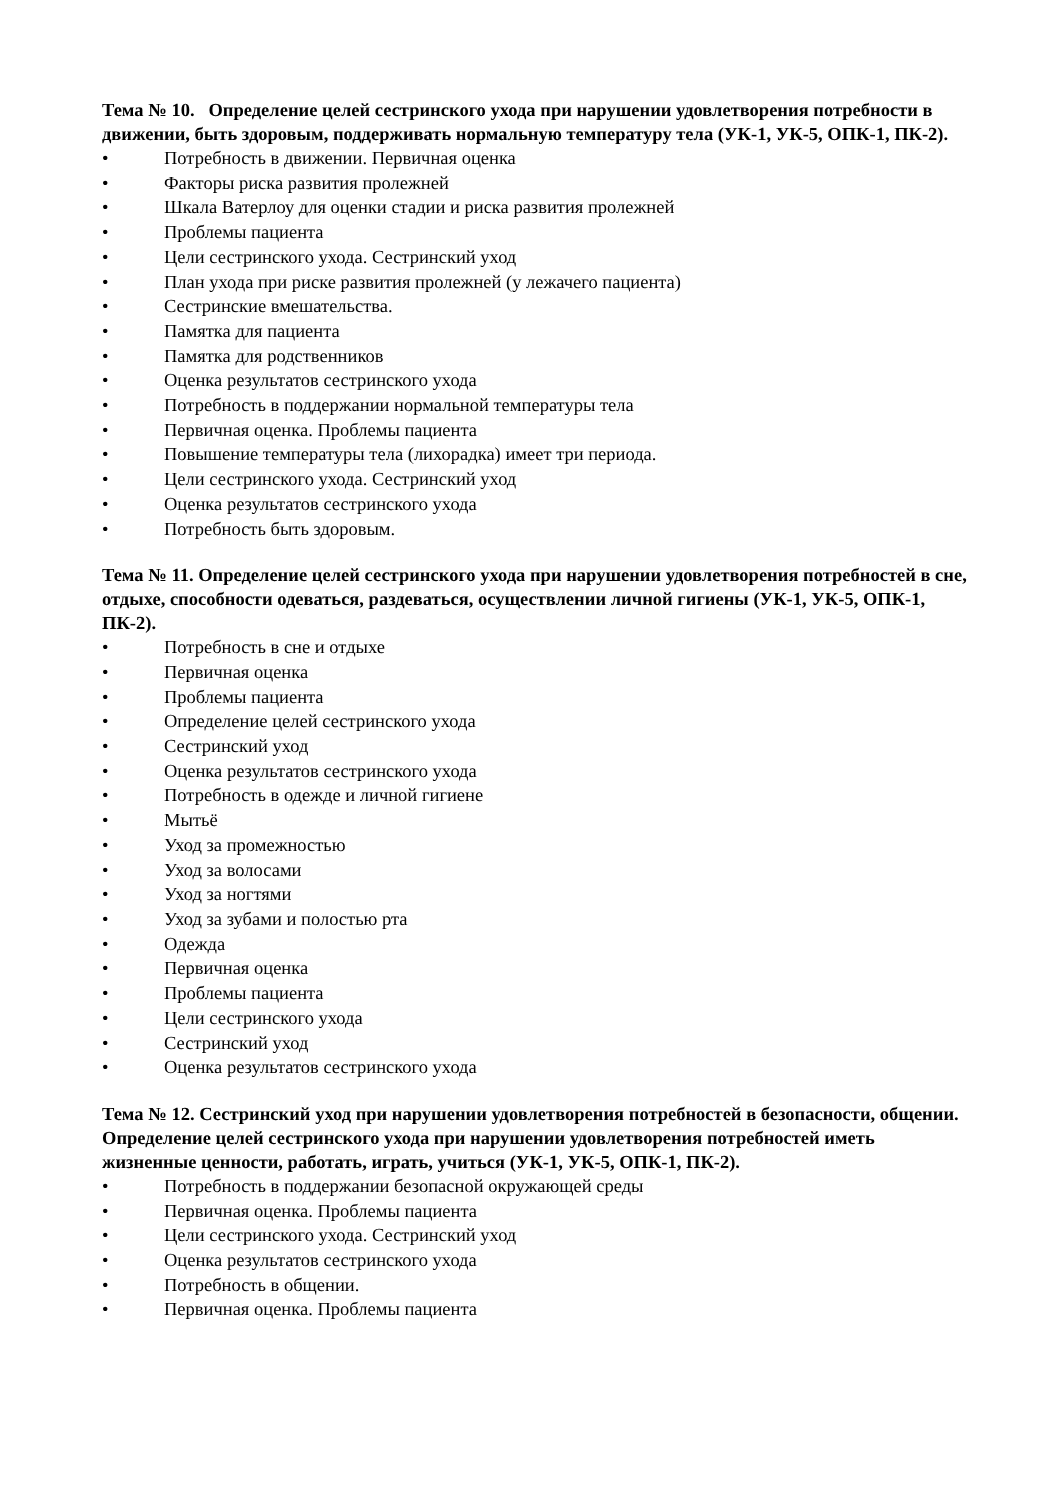Тема № 10. Определение целей сестринского ухода при нарушении удовлетворения потребности в движении, быть здоровым, поддерживать нормальную температуру тела (УК-1, УК-5, ОПК-1, ПК-2).
• Потребность в движении. Первичная оценка
• Факторы риска развития пролежней
• Шкала Ватерлоу для оценки стадии и риска развития пролежней
• Проблемы пациента
• Цели сестринского ухода. Сестринский уход
• План ухода при риске развития пролежней (у лежачего пациента)
• Сестринские вмешательства.
• Памятка для пациента
• Памятка для родственников
• Оценка результатов сестринского ухода
• Потребность в поддержании нормальной температуры тела
• Первичная оценка. Проблемы пациента
• Повышение температуры тела (лихорадка) имеет три периода.
• Цели сестринского ухода. Сестринский уход
• Оценка результатов сестринского ухода
• Потребность быть здоровым.
Тема № 11. Определение целей сестринского ухода при нарушении удовлетворения потребностей в сне, отдыхе, способности одеваться, раздеваться, осуществлении личной гигиены (УК-1, УК-5, ОПК-1, ПК-2).
• Потребность в сне и отдыхе
• Первичная оценка
• Проблемы пациента
• Определение целей сестринского ухода
• Сестринский уход
• Оценка результатов сестринского ухода
• Потребность в одежде и личной гигиене
• Мытьё
• Уход за промежностью
• Уход за волосами
• Уход за ногтями
• Уход за зубами и полостью рта
• Одежда
• Первичная оценка
• Проблемы пациента
• Цели сестринского ухода
• Сестринский уход
• Оценка результатов сестринского ухода
Тема № 12. Сестринский уход при нарушении удовлетворения потребностей в безопасности, общении. Определение целей сестринского ухода при нарушении удовлетворения потребностей иметь жизненные ценности, работать, играть, учиться (УК-1, УК-5, ОПК-1, ПК-2).
• Потребность в поддержании безопасной окружающей среды
• Первичная оценка. Проблемы пациента
• Цели сестринского ухода. Сестринский уход
• Оценка результатов сестринского ухода
• Потребность в общении.
• Первичная оценка. Проблемы пациента